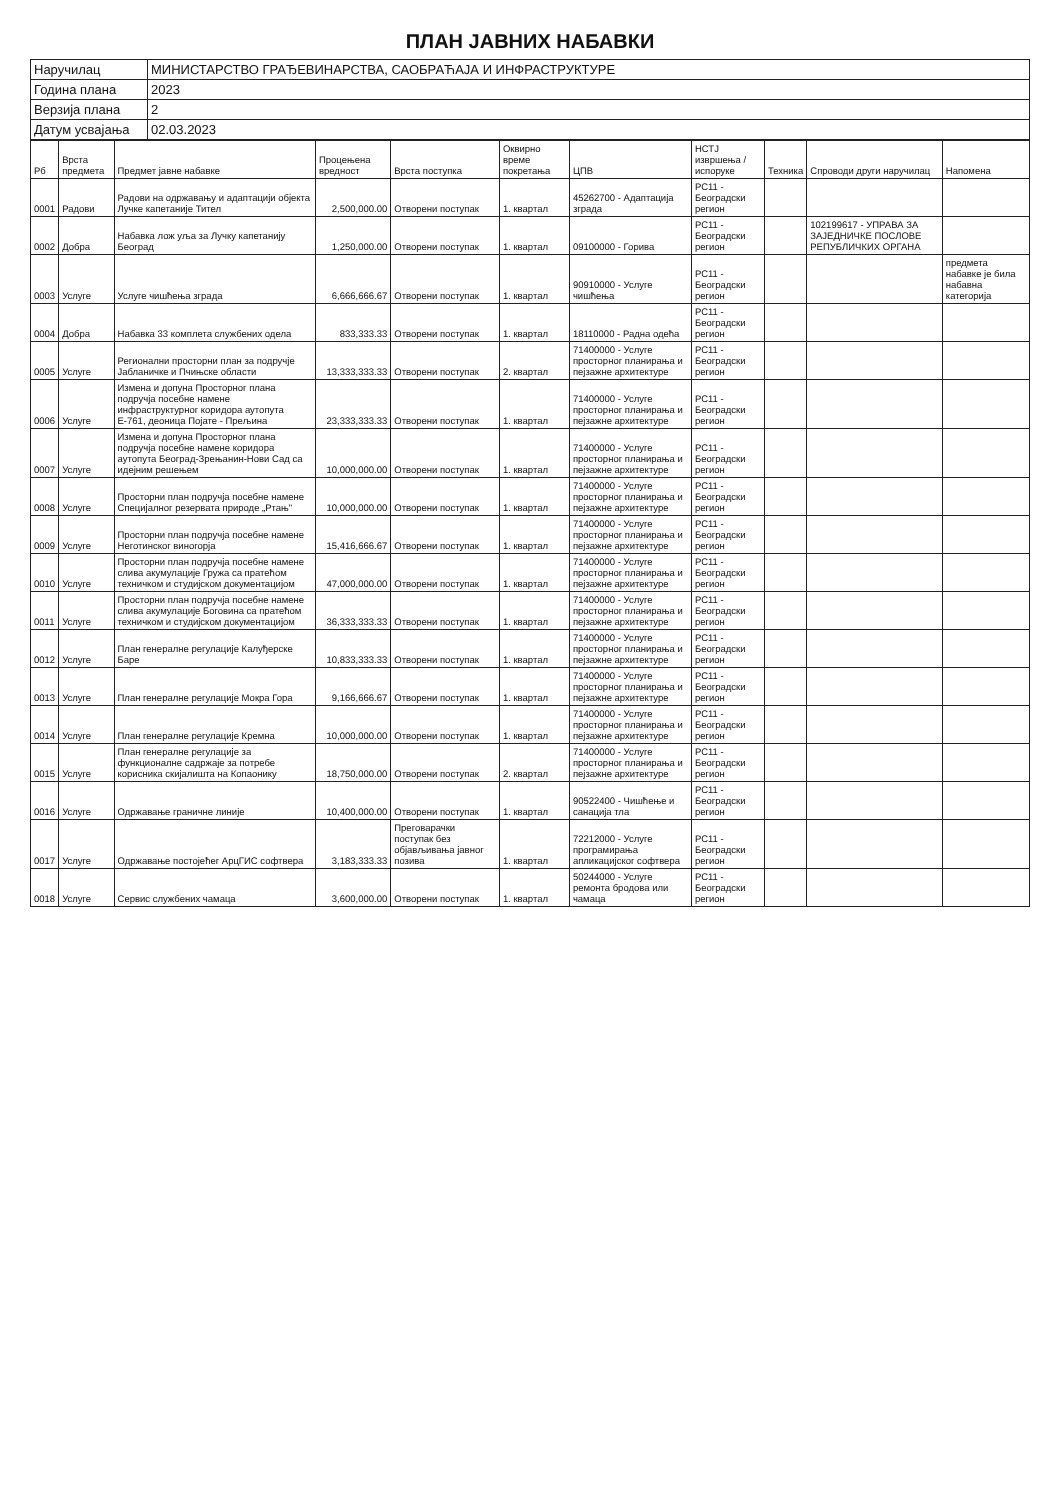ПЛАН ЈАВНИХ НАБАВКИ
| Наручилац | МИНИСТАРСТВО ГРАЂЕВИНАРСТВА, САОБРАЋАЈА И ИНФРАСТРУКТУРЕ |
| Година плана | 2023 |
| Верзија плана | 2 |
| Датум усвајања | 02.03.2023 |
| Рб | Врста предмета | Предмет јавне набавке | Процењена вредност | Врста поступка | Оквирно време покретања | ЦПВ | НСТЈ извршења / испоруке | Техника | Спроводи други наручилац | Напомена |
| --- | --- | --- | --- | --- | --- | --- | --- | --- | --- | --- |
| 0001 | Радови | Радови на одржавању и адаптацији објекта Лучке капетаније Тител | 2,500,000.00 | Отворени поступак | 1. квартал | 45262700 - Адаптација зграда | РС11 - Београдски регион | | | |
| 0002 | Добра | Набавка лож уља за Лучку капетанију Београд | 1,250,000.00 | Отворени поступак | 1. квартал | 09100000 - Горива | РС11 - Београдски регион | | 102199617 - УПРАВА ЗА ЗАЈЕДНИЧКЕ ПОСЛОВЕ РЕПУБЛИЧКИХ ОРГАНА | |
| 0003 | Услуге | Услуге чишћења зграда | 6,666,666.67 | Отворени поступак | 1. квартал | 90910000 - Услуге чишћења | РС11 - Београдски регион | | | предмета набавке је била набавна категорија |
| 0004 | Добра | Набавка 33 комплета службених одела | 833,333.33 | Отворени поступак | 1. квартал | 18110000 - Радна одећа | РС11 - Београдски регион | | | |
| 0005 | Услуге | Регионални просторни план за подручје Јабланичке и Пчињске области | 13,333,333.33 | Отворени поступак | 2. квартал | 71400000 - Услуге просторног планирања и пејзажне архитектуре | РС11 - Београдски регион | | | |
| 0006 | Услуге | Измена и допуна Просторног плана подручја посебне намене инфраструктурног коридора аутопута Е-761, деоница Појате - Прељина | 23,333,333.33 | Отворени поступак | 1. квартал | 71400000 - Услуге просторног планирања и пејзажне архитектуре | РС11 - Београдски регион | | | |
| 0007 | Услуге | Измена и допуна Просторног плана подручја посебне намене коридора аутопута Београд-Зрењанин-Нови Сад са идејним решењем | 10,000,000.00 | Отворени поступак | 1. квартал | 71400000 - Услуге просторног планирања и пејзажне архитектуре | РС11 - Београдски регион | | | |
| 0008 | Услуге | Просторни план подручја посебне намене Специјалног резервата природе „Ртањ" | 10,000,000.00 | Отворени поступак | 1. квартал | 71400000 - Услуге просторног планирања и пејзажне архитектуре | РС11 - Београдски регион | | | |
| 0009 | Услуге | Просторни план подручја посебне намене Неготинског виногорја | 15,416,666.67 | Отворени поступак | 1. квартал | 71400000 - Услуге просторног планирања и пејзажне архитектуре | РС11 - Београдски регион | | | |
| 0010 | Услуге | Просторни план подручја посебне намене слива акумулације Гружа са пратећом техничком и студијском документацијом | 47,000,000.00 | Отворени поступак | 1. квартал | 71400000 - Услуге просторног планирања и пејзажне архитектуре | РС11 - Београдски регион | | | |
| 0011 | Услуге | Просторни план подручја посебне намене слива акумулације Боговина са пратећом техничком и студијском документацијом | 36,333,333.33 | Отворени поступак | 1. квартал | 71400000 - Услуге просторног планирања и пејзажне архитектуре | РС11 - Београдски регион | | | |
| 0012 | Услуге | План генералне регулације Калуђерске Баре | 10,833,333.33 | Отворени поступак | 1. квартал | 71400000 - Услуге просторног планирања и пејзажне архитектуре | РС11 - Београдски регион | | | |
| 0013 | Услуге | План генералне регулације Мокра Гора | 9,166,666.67 | Отворени поступак | 1. квартал | 71400000 - Услуге просторног планирања и пејзажне архитектуре | РС11 - Београдски регион | | | |
| 0014 | Услуге | План генералне регулације Кремна | 10,000,000.00 | Отворени поступак | 1. квартал | 71400000 - Услуге просторног планирања и пејзажне архитектуре | РС11 - Београдски регион | | | |
| 0015 | Услуге | План генералне регулације за функционалне садржаје за потребе корисника скијалишта на Копаонику | 18,750,000.00 | Отворени поступак | 2. квартал | 71400000 - Услуге просторног планирања и пејзажне архитектуре | РС11 - Београдски регион | | | |
| 0016 | Услуге | Одржавање граничне линије | 10,400,000.00 | Отворени поступак | 1. квартал | 90522400 - Чишћење и санација тла | РС11 - Београдски регион | | | |
| 0017 | Услуге | Одржавање постојећег АрцГИС софтвера | 3,183,333.33 | Преговарачки поступак без објављивања јавног позива | 1. квартал | 72212000 - Услуге програмирања апликацијског софтвера | РС11 - Београдски регион | | | |
| 0018 | Услуге | Сервис службених чамаца | 3,600,000.00 | Отворени поступак | 1. квартал | 50244000 - Услуге ремонта бродова или чамаца | РС11 - Београдски регион | | | |